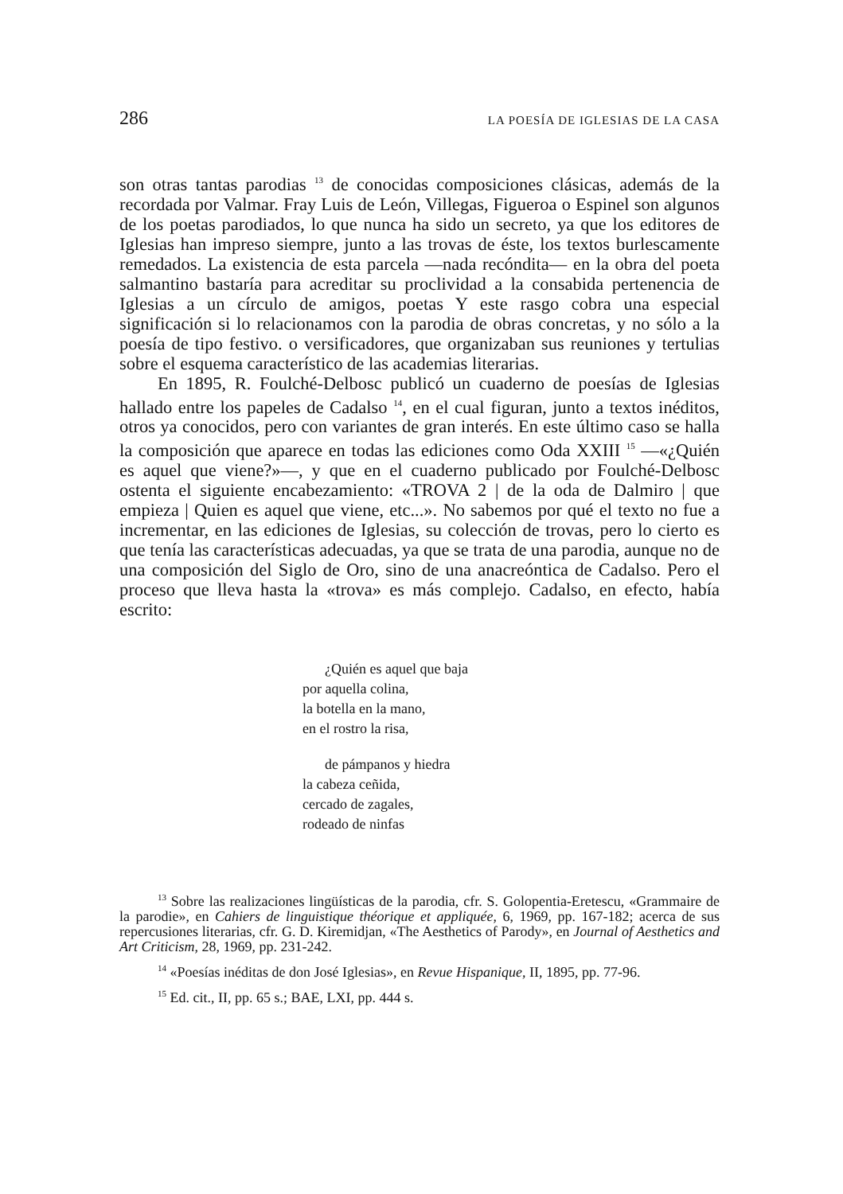286 LA POESÍA DE IGLESIAS DE LA CASA
son otras tantas parodias <sup>13</sup> de conocidas composiciones clásicas, además de la recordada por Valmar. Fray Luis de León, Villegas, Figueroa o Espinel son algunos de los poetas parodiados, lo que nunca ha sido un secreto, ya que los editores de Iglesias han impreso siempre, junto a las trovas de éste, los textos burlescamente remedados. La existencia de esta parcela —nada recóndita— en la obra del poeta salmantino bastaría para acreditar su proclividad a la consabida pertenencia de Iglesias a un círculo de amigos, poetas Y este rasgo cobra una especial significación si lo relacionamos con la parodia de obras concretas, y no sólo a la poesía de tipo festivo. o versificadores, que organizaban sus reuniones y tertulias sobre el esquema característico de las academias literarias.
En 1895, R. Foulché-Delbosc publicó un cuaderno de poesías de Iglesias hallado entre los papeles de Cadalso <sup>14</sup>, en el cual figuran, junto a textos inéditos, otros ya conocidos, pero con variantes de gran interés. En este último caso se halla la composición que aparece en todas las ediciones como Oda XXIII <sup>15</sup> —«¿Quién es aquel que viene?»—, y que en el cuaderno publicado por Foulché-Delbosc ostenta el siguiente encabezamiento: «TROVA 2 | de la oda de Dalmiro | que empieza | Quien es aquel que viene, etc...». No sabemos por qué el texto no fue a incrementar, en las ediciones de Iglesias, su colección de trovas, pero lo cierto es que tenía las características adecuadas, ya que se trata de una parodia, aunque no de una composición del Siglo de Oro, sino de una anacreóntica de Cadalso. Pero el proceso que lleva hasta la «trova» es más complejo. Cadalso, en efecto, había escrito:
¿Quién es aquel que baja
por aquella colina,
la botella en la mano,
en el rostro la risa,
de pámpanos y hiedra
la cabeza ceñida,
cercado de zagales,
rodeado de ninfas
<sup>13</sup> Sobre las realizaciones lingüísticas de la parodia, cfr. S. Golopentia-Eretescu, «Grammaire de la parodie», en Cahiers de linguistique théorique et appliquée, 6, 1969, pp. 167-182; acerca de sus repercusiones literarias, cfr. G. D. Kiremidjan, «The Aesthetics of Parody», en Journal of Aesthetics and Art Criticism, 28, 1969, pp. 231-242.
<sup>14</sup> «Poesías inéditas de don José Iglesias», en Revue Hispanique, II, 1895, pp. 77-96.
<sup>15</sup> Ed. cit., II, pp. 65 s.; BAE, LXI, pp. 444 s.